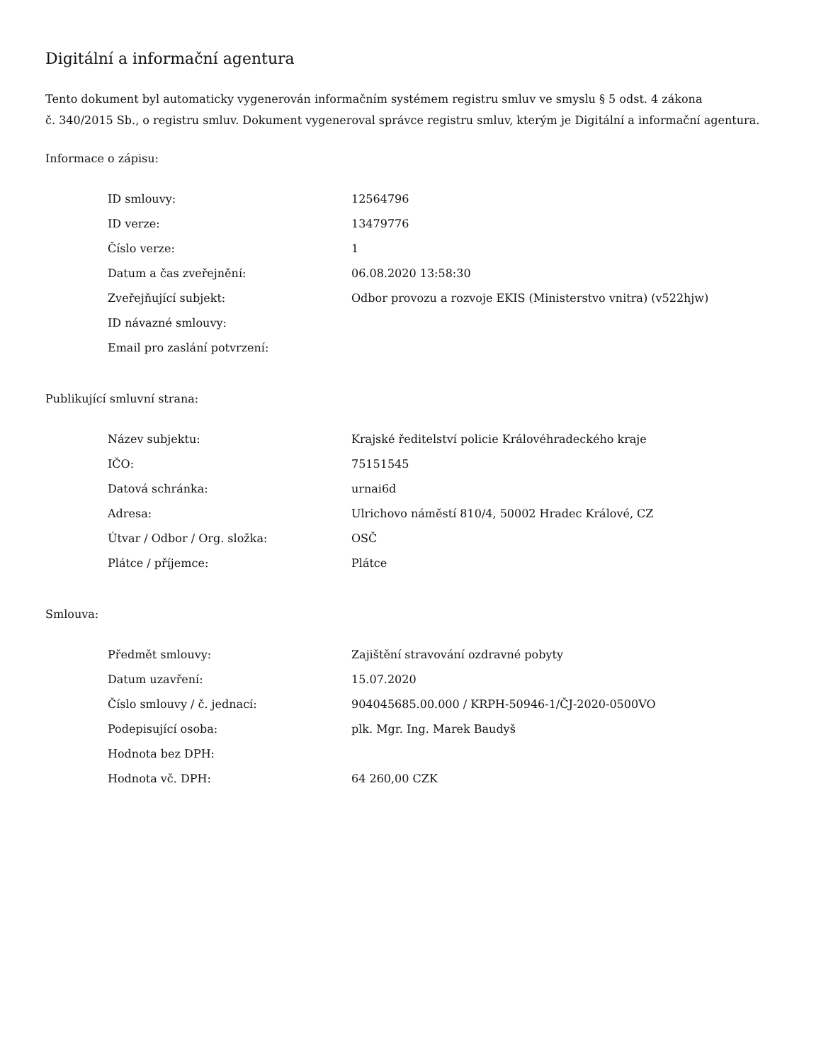Digitální a informační agentura
Tento dokument byl automaticky vygenerován informačním systémem registru smluv ve smyslu § 5 odst. 4 zákona
č. 340/2015 Sb., o registru smluv. Dokument vygeneroval správce registru smluv, kterým je Digitální a informační agentura.
Informace o zápisu:
| ID smlouvy: | 12564796 |
| ID verze: | 13479776 |
| Číslo verze: | 1 |
| Datum a čas zveřejnění: | 06.08.2020 13:58:30 |
| Zveřejňující subjekt: | Odbor provozu a rozvoje EKIS (Ministerstvo vnitra) (v522hjw) |
| ID návazné smlouvy: | |
| Email pro zaslání potvrzení: | |
Publikující smluvní strana:
| Název subjektu: | Krajské ředitelství policie Královéhradeckého kraje |
| IČO: | 75151545 |
| Datová schránka: | urnai6d |
| Adresa: | Ulrichovo náměstí 810/4, 50002 Hradec Králové, CZ |
| Útvar / Odbor / Org. složka: | OSČ |
| Plátce / příjemce: | Plátce |
Smlouva:
| Předmět smlouvy: | Zajištění stravování ozdravné pobyty |
| Datum uzavření: | 15.07.2020 |
| Číslo smlouvy / č. jednací: | 904045685.00.000 / KRPH-50946-1/ČJ-2020-0500VO |
| Podepisující osoba: | plk. Mgr. Ing. Marek Baudyš |
| Hodnota bez DPH: | |
| Hodnota vč. DPH: | 64 260,00 CZK |